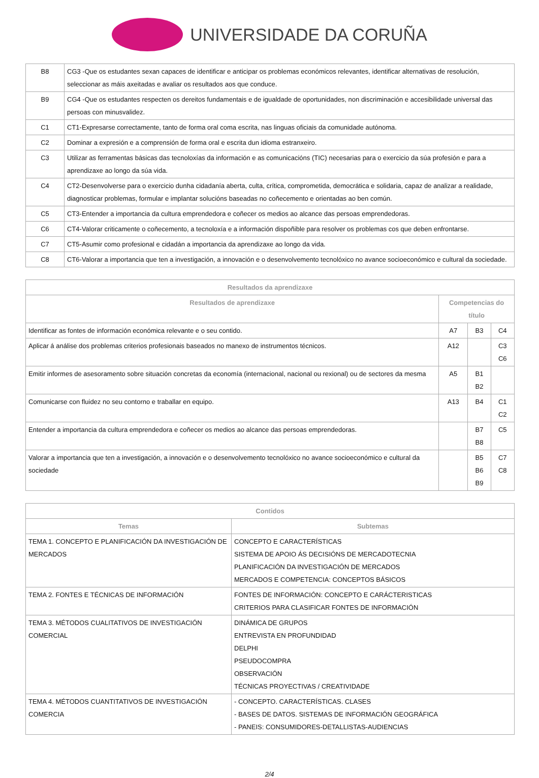UNIVERSIDADE DA CORUÑA
| B8 | CG3 -Que os estudantes sexan capaces de identificar e anticipar os problemas económicos relevantes, identificar alternativas de resolución, seleccionar as máis axeitadas e avaliar os resultados aos que conduce. |
| B9 | CG4 -Que os estudantes respecten os dereitos fundamentais e de igualdade de oportunidades, non discriminación e accesibilidade universal das persoas con minusvalidez. |
| C1 | CT1-Expresarse correctamente, tanto de forma oral coma escrita, nas linguas oficiais da comunidade autónoma. |
| C2 | Dominar a expresión e a comprensión de forma oral e escrita dun idioma estranxeiro. |
| C3 | Utilizar as ferramentas básicas das tecnoloxías da información e as comunicacións (TIC) necesarias para o exercicio da súa profesión e para a aprendizaxe ao longo da súa vida. |
| C4 | CT2-Desenvolverse para o exercicio dunha cidadanía aberta, culta, crítica, comprometida, democrática e solidaria, capaz de analizar a realidade, diagnosticar problemas, formular e implantar solucións baseadas no coñecemento e orientadas ao ben común. |
| C5 | CT3-Entender a importancia da cultura emprendedora e coñecer os medios ao alcance das persoas emprendedoras. |
| C6 | CT4-Valorar criticamente o coñecemento, a tecnoloxía e a información dispoñible para resolver os problemas cos que deben enfrontarse. |
| C7 | CT5-Asumir como profesional e cidadán a importancia da aprendizaxe ao longo da vida. |
| C8 | CT6-Valorar a importancia que ten a investigación, a innovación e o desenvolvemento tecnolóxico no avance socioeconómico e cultural da sociedade. |
| Resultados da aprendizaxe | | | |
| --- | --- | --- | --- |
| Resultados de aprendizaxe | Competencias do título | | |
| Identificar as fontes de información económica relevante e o seu contido. | A7 | B3 | C4 |
| Aplicar á análise dos problemas criterios profesionais baseados no manexo de instrumentos técnicos. | A12 | | C3 C6 |
| Emitir informes de asesoramento sobre situación concretas da economía (internacional, nacional ou rexional) ou de sectores da mesma | A5 | B1 B2 | |
| Comunicarse con fluidez no seu contorno e traballar en equipo. | A13 | B4 | C1 C2 |
| Entender a importancia da cultura emprendedora e coñecer os medios ao alcance das persoas emprendedoras. | | B7 B8 | C5 |
| Valorar a importancia que ten a investigación, a innovación e o desenvolvemento tecnolóxico no avance socioeconómico e cultural da sociedade | | B5 B6 B9 | C7 C8 |
| Contidos | |
| --- | --- |
| Temas | Subtemas |
| TEMA 1. CONCEPTO E PLANIFICACIÓN DA INVESTIGACIÓN DE MERCADOS | CONCEPTO E CARACTERÍSTICAS SISTEMA DE APOIO ÁS DECISIÓNS DE MERCADOTECNIA PLANIFICACIÓN DA INVESTIGACIÓN DE MERCADOS MERCADOS E COMPETENCIA: CONCEPTOS BÁSICOS |
| TEMA 2. FONTES E TÉCNICAS DE INFORMACIÓN | FONTES DE INFORMACIÓN: CONCEPTO E CARÁCTERISTICAS CRITERIOS PARA CLASIFICAR FONTES DE INFORMACIÓN |
| TEMA 3. MÉTODOS CUALITATIVOS DE INVESTIGACIÓN COMERCIAL | DINÁMICA DE GRUPOS ENTREVISTA EN PROFUNDIDAD DELPHI PSEUDOCOMPRA OBSERVACIÓN TÉCNICAS PROYECTIVAS / CREATIVIDADE |
| TEMA 4. MÉTODOS CUANTITATIVOS DE INVESTIGACIÓN COMERCIA | - CONCEPTO. CARACTERÍSTICAS. CLASES - BASES DE DATOS. SISTEMAS DE INFORMACIÓN GEOGRÁFICA - PANEIS: CONSUMIDORES-DETALLISTAS-AUDIENCIAS |
2/4